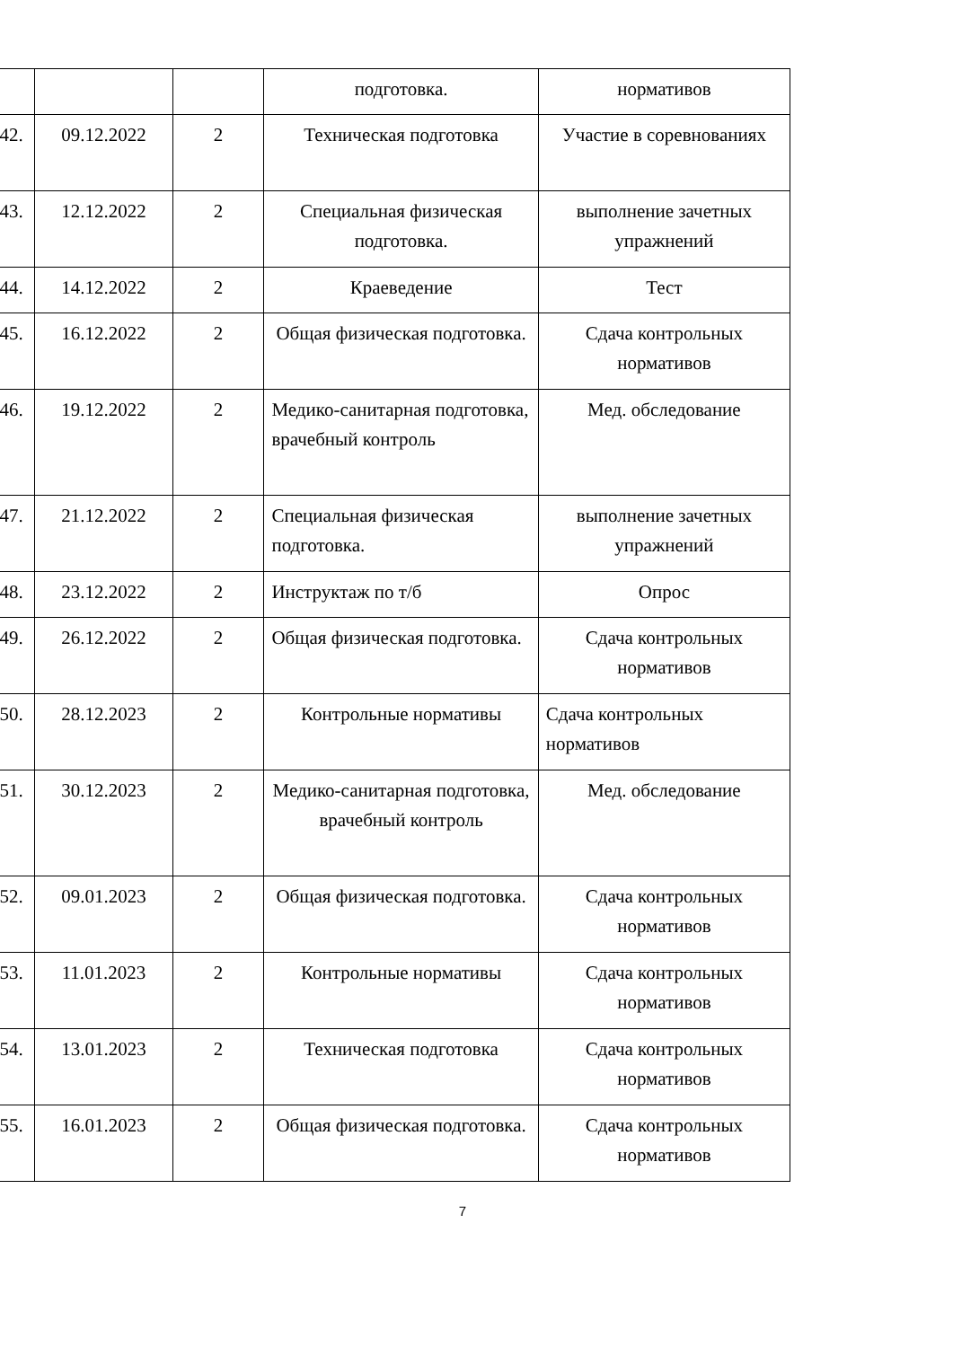| | | | подготовка. | нормативов |
| 42. | 09.12.2022 | 2 | Техническая подготовка | Участие в соревнованиях |
| 43. | 12.12.2022 | 2 | Специальная физическая подготовка. | выполнение зачетных упражнений |
| 44. | 14.12.2022 | 2 | Краеведение | Тест |
| 45. | 16.12.2022 | 2 | Общая физическая подготовка. | Сдача контрольных нормативов |
| 46. | 19.12.2022 | 2 | Медико-санитарная подготовка, врачебный контроль | Мед. обследование |
| 47. | 21.12.2022 | 2 | Специальная физическая подготовка. | выполнение зачетных упражнений |
| 48. | 23.12.2022 | 2 | Инструктаж по т/б | Опрос |
| 49. | 26.12.2022 | 2 | Общая физическая подготовка. | Сдача контрольных нормативов |
| 50. | 28.12.2023 | 2 | Контрольные нормативы | Сдача контрольных нормативов |
| 51. | 30.12.2023 | 2 | Медико-санитарная подготовка, врачебный контроль | Мед. обследование |
| 52. | 09.01.2023 | 2 | Общая физическая подготовка. | Сдача контрольных нормативов |
| 53. | 11.01.2023 | 2 | Контрольные нормативы | Сдача контрольных нормативов |
| 54. | 13.01.2023 | 2 | Техническая подготовка | Сдача контрольных нормативов |
| 55. | 16.01.2023 | 2 | Общая физическая подготовка. | Сдача контрольных нормативов |
7